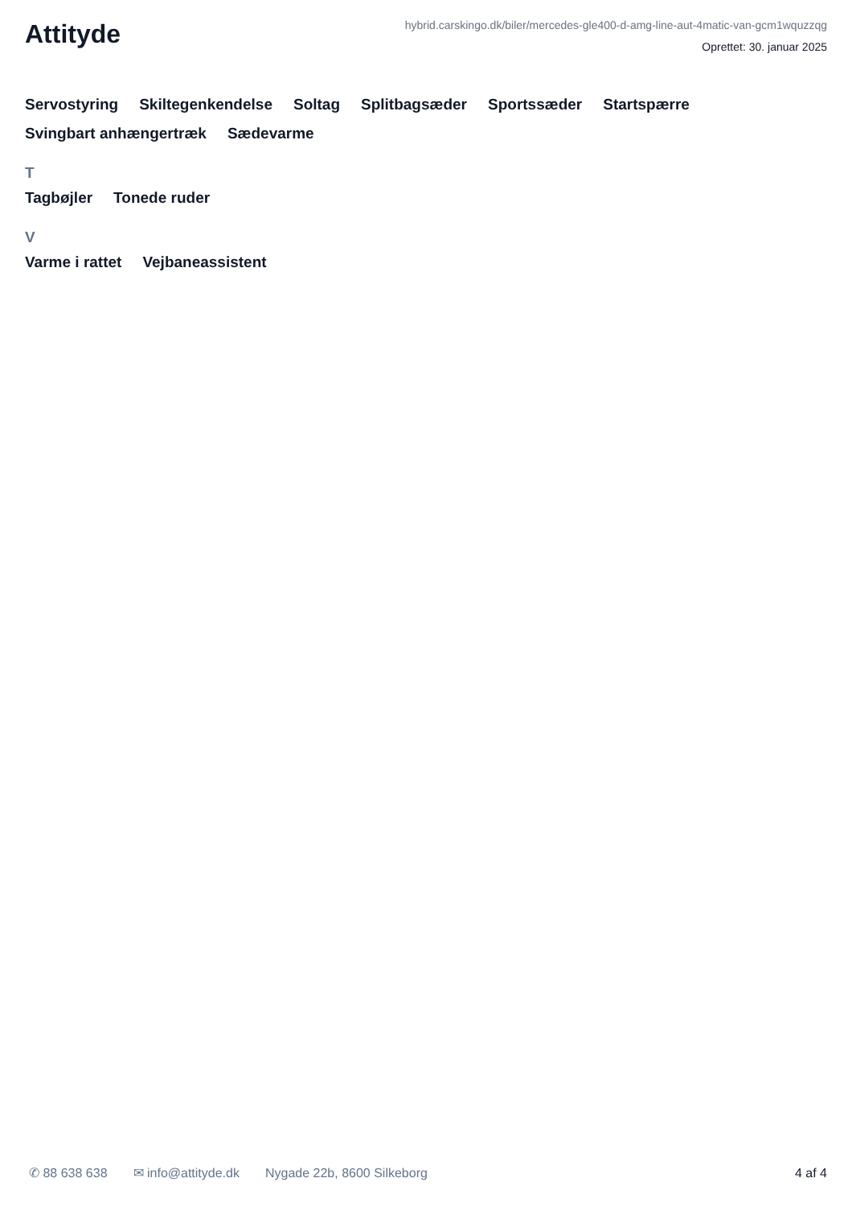Attityde
hybrid.carskingo.dk/biler/mercedes-gle400-d-amg-line-aut-4matic-van-gcm1wquzzqg
Oprettet: 30. januar 2025
Servostyring Skiltegenkendelse Soltag Splitbagsæder Sportssæder Startspærre Svingbart anhængertræk Sædevarme
T
Tagbøjler Tonede ruder
V
Varme i rattet Vejbaneassistent
✆ 88 638 638 ✉ info@attityde.dk Nygade 22b, 8600 Silkeborg 4 af 4